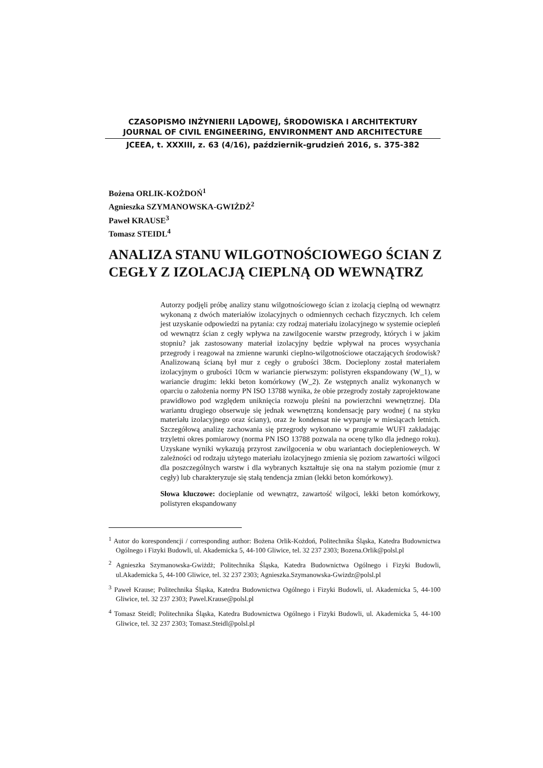CZASOPISMO INŻYNIERII LĄDOWEJ, ŚRODOWISKA I ARCHITEKTURY
JOURNAL OF CIVIL ENGINEERING, ENVIRONMENT AND ARCHITECTURE
JCEEA, t. XXXIII, z. 63 (4/16), październik-grudzień 2016, s. 375-382
Bożena ORLIK-KOŻDOŃ<sup>1</sup>
Agnieszka SZYMANOWSKA-GWIŻDŻ<sup>2</sup>
Paweł KRAUSE<sup>3</sup>
Tomasz STEIDL<sup>4</sup>
ANALIZA STANU WILGOTNOŚCIOWEGO ŚCIAN Z CEGŁY Z IZOLACJĄ CIEPLNĄ OD WEWNĄTRZ
Autorzy podjęli próbę analizy stanu wilgotnościowego ścian z izolacją cieplną od wewnątrz wykonaną z dwóch materiałów izolacyjnych o odmiennych cechach fizycznych. Ich celem jest uzyskanie odpowiedzi na pytania: czy rodzaj materiału izolacyjnego w systemie ociepleń od wewnątrz ścian z cegły wpływa na zawilgocenie warstw przegrody, których i w jakim stopniu? jak zastosowany materiał izolacyjny będzie wpływał na proces wysychania przegrody i reagował na zmienne warunki cieplno-wilgotnościowe otaczających środowisk? Analizowaną ścianą był mur z cegły o grubości 38cm. Docieplony został materiałem izolacyjnym o grubości 10cm w wariancie pierwszym: polistyren ekspandowany (W_1), w wariancie drugim: lekki beton komórkowy (W_2). Ze wstępnych analiz wykonanych w oparciu o założenia normy PN ISO 13788 wynika, że obie przegrody zostały zaprojektowane prawidłowo pod względem uniknięcia rozwoju pleśni na powierzchni wewnętrznej. Dla wariantu drugiego obserwuje się jednak wewnętrzną kondensację pary wodnej ( na styku materiału izolacyjnego oraz ściany), oraz że kondensat nie wyparuje w miesiącach letnich. Szczegółową analizę zachowania się przegrody wykonano w programie WUFI zakładając trzyletni okres pomiarowy (norma PN ISO 13788 pozwala na ocenę tylko dla jednego roku). Uzyskane wyniki wykazują przyrost zawilgocenia w obu wariantach docieplenioweych. W zależności od rodzaju użytego materiału izolacyjnego zmienia się poziom zawartości wilgoci dla poszczególnych warstw i dla wybranych kształtuje się ona na stałym poziomie (mur z cegły) lub charakteryzuje się stałą tendencja zmian (lekki beton komórkowy).
Słowa kluczowe: docieplanie od wewnątrz, zawartość wilgoci, lekki beton komórkowy, polistyren ekspandowany
<sup>1</sup> Autor do korespondencji / corresponding author: Bożena Orlik-Kożdoń, Politechnika Śląska, Katedra Budownictwa Ogólnego i Fizyki Budowli, ul. Akademicka 5, 44-100 Gliwice, tel. 32 237 2303; Bozena.Orlik@polsl.pl
<sup>2</sup> Agnieszka Szymanowska-Gwiżdż; Politechnika Śląska, Katedra Budownictwa Ogólnego i Fizyki Budowli, ul.Akademicka 5, 44-100 Gliwice, tel. 32 237 2303; Agnieszka.Szymanowska-Gwizdz@polsl.pl
<sup>3</sup> Paweł Krause; Politechnika Śląska, Katedra Budownictwa Ogólnego i Fizyki Budowli, ul. Akademicka 5, 44-100 Gliwice, tel. 32 237 2303; Pawel.Krause@polsl.pl
<sup>4</sup> Tomasz Steidl; Politechnika Śląska, Katedra Budownictwa Ogólnego i Fizyki Budowli, ul. Akademicka 5, 44-100 Gliwice, tel. 32 237 2303; Tomasz.Steidl@polsl.pl